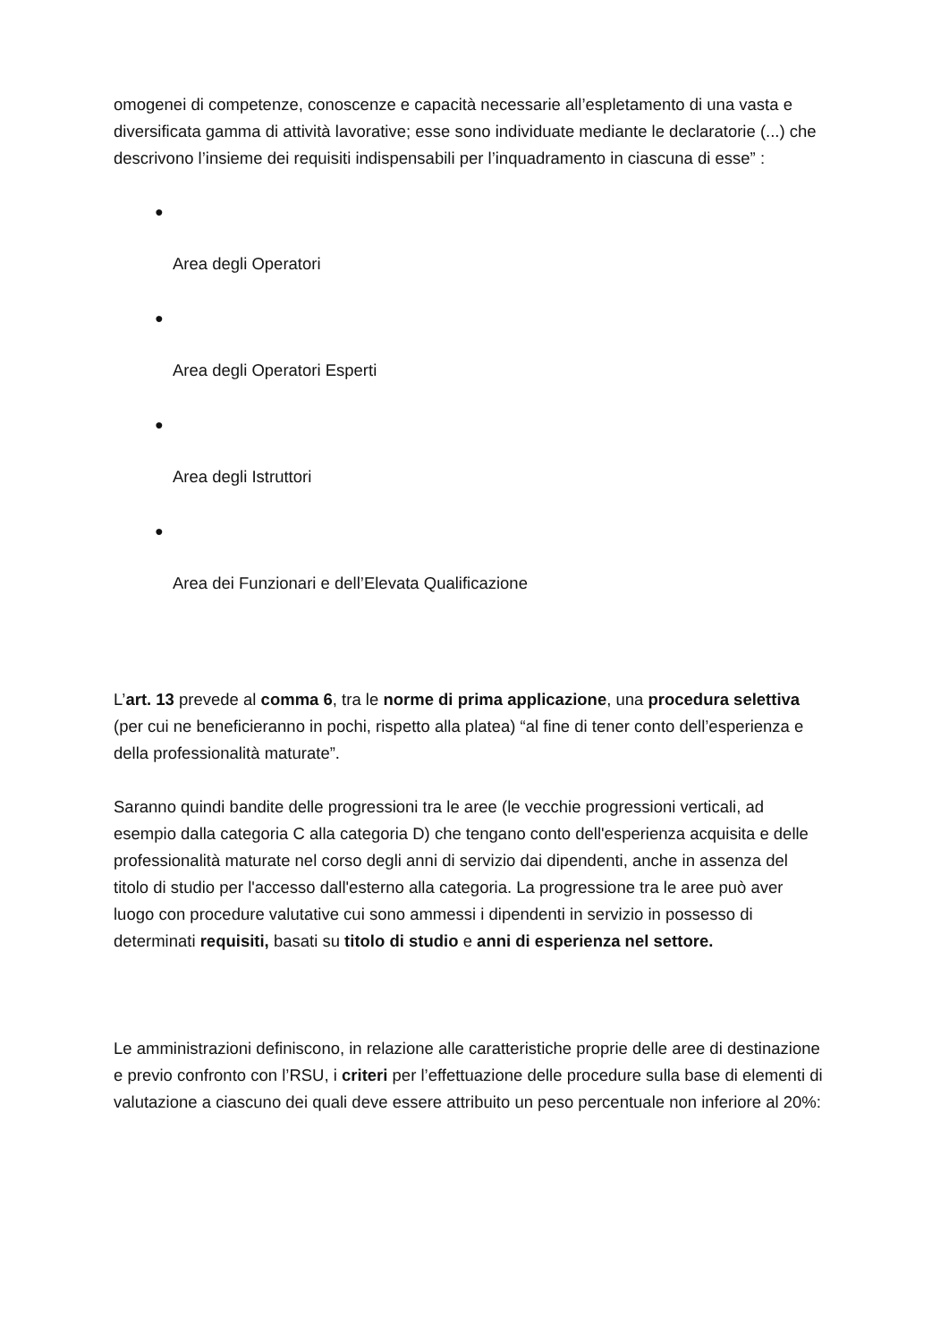omogenei di competenze, conoscenze e capacità necessarie all’espletamento di una vasta e diversificata gamma di attività lavorative; esse sono individuate mediante le declaratorie (...) che descrivono l’insieme dei requisiti indispensabili per l’inquadramento in ciascuna di esse” :
●
Area degli Operatori
●
Area degli Operatori Esperti
●
Area degli Istruttori
●
Area dei Funzionari e dell’Elevata Qualificazione
L’art. 13 prevede al comma 6, tra le norme di prima applicazione, una procedura selettiva (per cui ne beneficieranno in pochi, rispetto alla platea) “al fine di tener conto dell’esperienza e della professionalità maturate”.
Saranno quindi bandite delle progressioni tra le aree (le vecchie progressioni verticali, ad esempio dalla categoria C alla categoria D) che tengano conto dell'esperienza acquisita e delle professionalità maturate nel corso degli anni di servizio dai dipendenti, anche in assenza del titolo di studio per l'accesso dall'esterno alla categoria. La progressione tra le aree può aver luogo con procedure valutative cui sono ammessi i dipendenti in servizio in possesso di determinati requisiti, basati su titolo di studio e anni di esperienza nel settore.
Le amministrazioni definiscono, in relazione alle caratteristiche proprie delle aree di destinazione e previo confronto con l’RSU, i criteri per l’effettuazione delle procedure sulla base di elementi di valutazione a ciascuno dei quali deve essere attribuito un peso percentuale non inferiore al 20%: